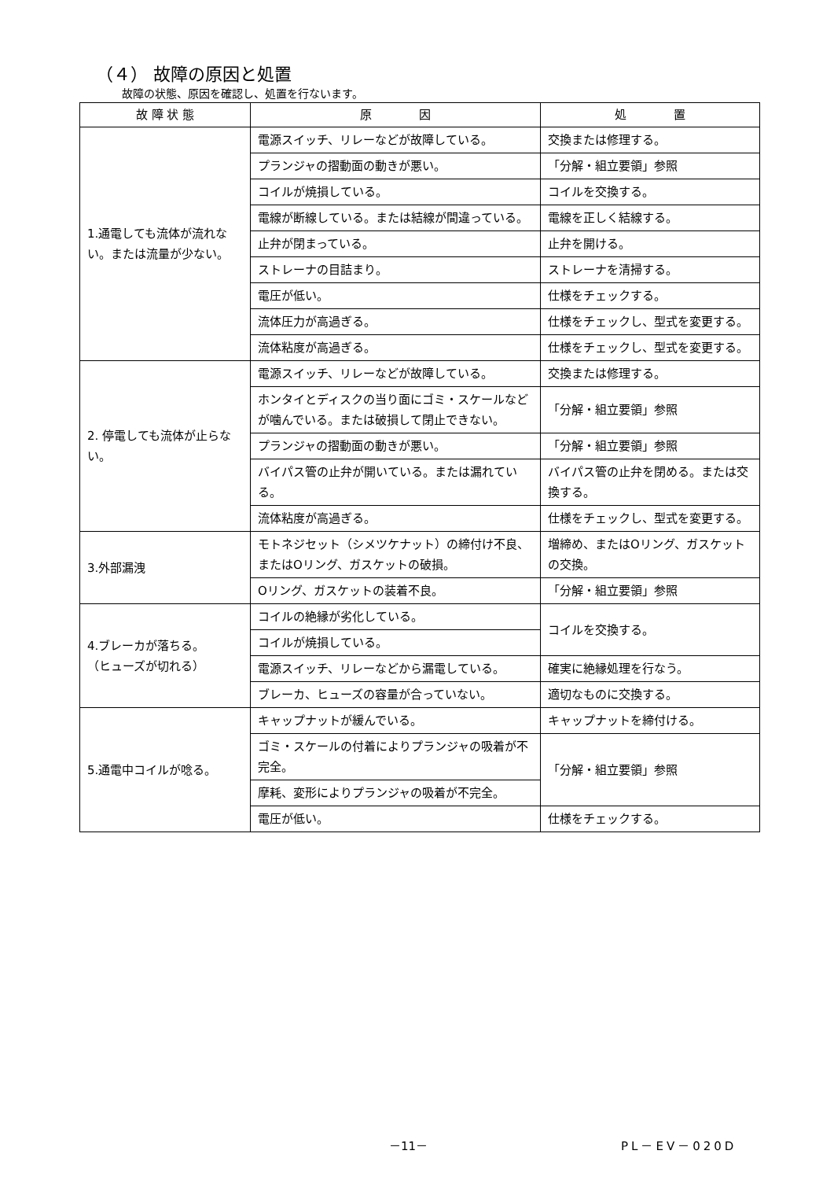（４） 故障の原因と処置
故障の状態、原因を確認し、処置を行ないます。
| 故 障 状 態 | 原 因 | 処 置 |
| --- | --- | --- |
| 1.通電しても流体が流れない。または流量が少ない。 | 電源スイッチ、リレーなどが故障している。 | 交換または修理する。 |
| | プランジャの摺動面の動きが悪い。 | 「分解・組立要領」参照 |
| | コイルが焼損している。 | コイルを交換する。 |
| | 電線が断線している。または結線が間違っている。 | 電線を正しく結線する。 |
| | 止弁が閉まっている。 | 止弁を開ける。 |
| | ストレーナの目詰まり。 | ストレーナを清掃する。 |
| | 電圧が低い。 | 仕様をチェックする。 |
| | 流体圧力が高過ぎる。 | 仕様をチェックし、型式を変更する。 |
| | 流体粘度が高過ぎる。 | 仕様をチェックし、型式を変更する。 |
| 2. 停電しても流体が止らない。 | 電源スイッチ、リレーなどが故障している。 | 交換または修理する。 |
| | ホンタイとディスクの当り面にゴミ・スケールなどが噛んでいる。または破損して閉止できない。 | 「分解・組立要領」参照 |
| | プランジャの摺動面の動きが悪い。 | 「分解・組立要領」参照 |
| | バイパス管の止弁が開いている。または漏れている。 | バイパス管の止弁を閉める。または交換する。 |
| | 流体粘度が高過ぎる。 | 仕様をチェックし、型式を変更する。 |
| 3.外部漏洩 | モトネジセット（シメツケナット）の締付け不良、またはOリング、ガスケットの破損。 | 増締め、またはOリング、ガスケットの交換。 |
| | Oリング、ガスケットの装着不良。 | 「分解・組立要領」参照 |
| 4.ブレーカが落ちる。 （ヒューズが切れる） | コイルの絶縁が劣化している。 | コイルを交換する。 |
| | コイルが焼損している。 | |
| | 電源スイッチ、リレーなどから漏電している。 | 確実に絶縁処理を行なう。 |
| | ブレーカ、ヒューズの容量が合っていない。 | 適切なものに交換する。 |
| 5.通電中コイルが唸る。 | キャップナットが緩んでいる。 | キャップナットを締付ける。 |
| | ゴミ・スケールの付着によりプランジャの吸着が不完全。 | 「分解・組立要領」参照 |
| | 摩耗、変形によりプランジャの吸着が不完全。 | |
| | 電圧が低い。 | 仕様をチェックする。 |
－11－ PL－EV－020D